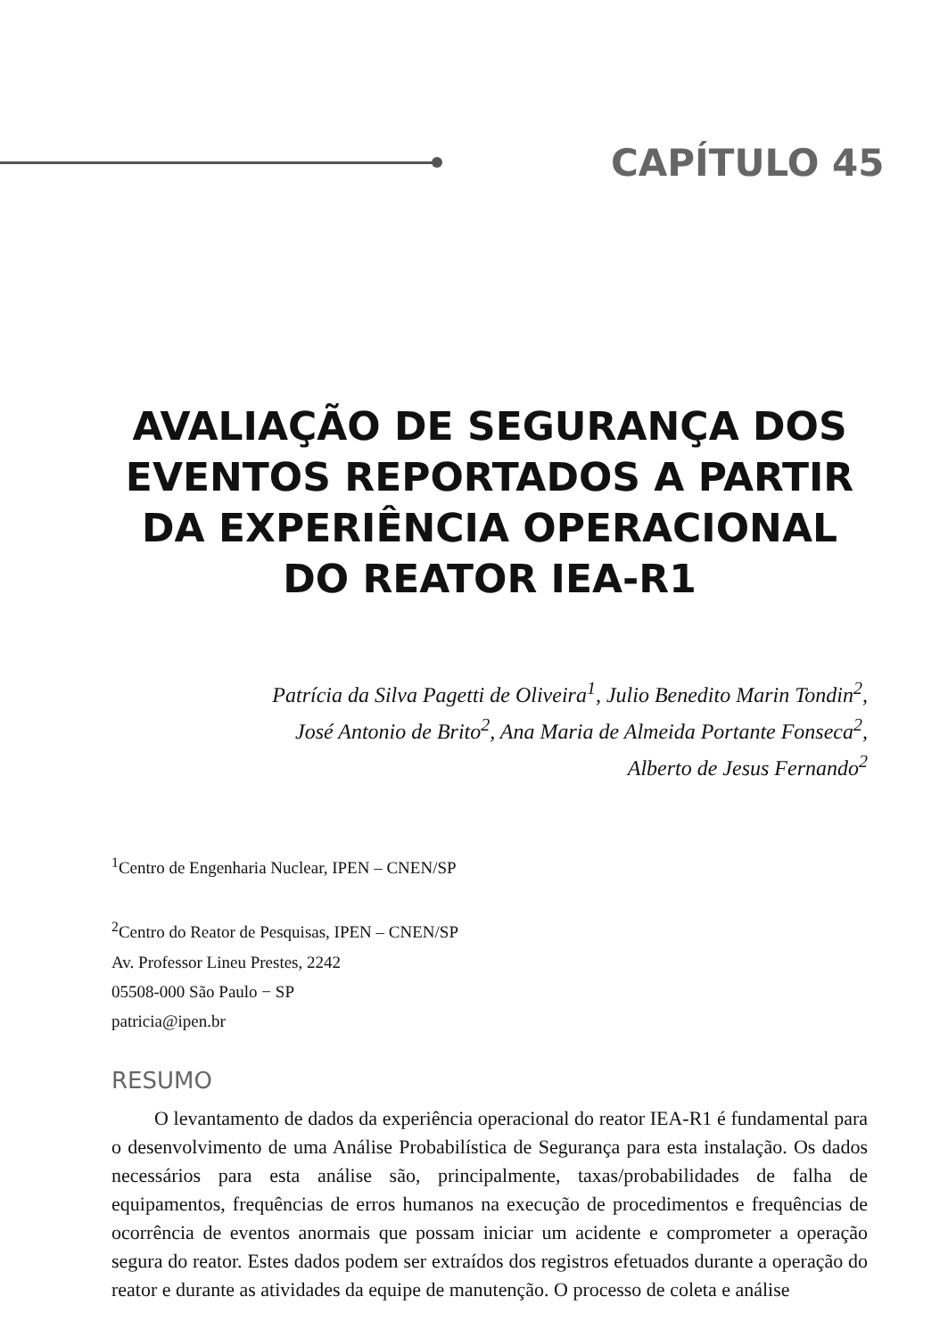CAPÍTULO 45
AVALIAÇÃO DE SEGURANÇA DOS EVENTOS REPORTADOS A PARTIR DA EXPERIÊNCIA OPERACIONAL DO REATOR IEA-R1
Patrícia da Silva Pagetti de Oliveira<sup>1</sup>, Julio Benedito Marin Tondin<sup>2</sup>, José Antonio de Brito<sup>2</sup>, Ana Maria de Almeida Portante Fonseca<sup>2</sup>, Alberto de Jesus Fernando<sup>2</sup>
<sup>1</sup> Centro de Engenharia Nuclear, IPEN – CNEN/SP
<sup>2</sup> Centro do Reator de Pesquisas, IPEN – CNEN/SP
Av. Professor Lineu Prestes, 2242
05508-000 São Paulo − SP
patricia@ipen.br
RESUMO
O levantamento de dados da experiência operacional do reator IEA-R1 é fundamental para o desenvolvimento de uma Análise Probabilística de Segurança para esta instalação. Os dados necessários para esta análise são, principalmente, taxas/probabilidades de falha de equipamentos, frequências de erros humanos na execução de procedimentos e frequências de ocorrência de eventos anormais que possam iniciar um acidente e comprometer a operação segura do reator. Estes dados podem ser extraídos dos registros efetuados durante a operação do reator e durante as atividades da equipe de manutenção. O processo de coleta e análise